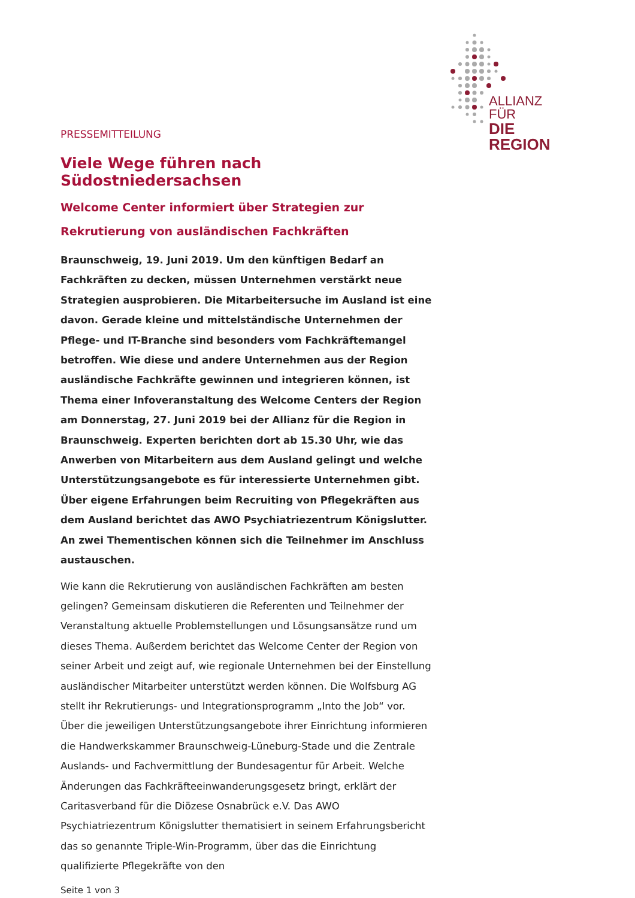ALLIANZ FÜR
DIE REGION
PRESSEMITTEILUNG
Viele Wege führen nach Südostniedersachsen
Welcome Center informiert über Strategien zur Rekrutierung von ausländischen Fachkräften
Braunschweig, 19. Juni 2019. Um den künftigen Bedarf an Fachkräften zu decken, müssen Unternehmen verstärkt neue Strategien ausprobieren. Die Mitarbeitersuche im Ausland ist eine davon. Gerade kleine und mittelständische Unternehmen der Pflege- und IT-Branche sind besonders vom Fachkräftemangel betroffen. Wie diese und andere Unternehmen aus der Region ausländische Fachkräfte gewinnen und integrieren können, ist Thema einer Infoveranstaltung des Welcome Centers der Region am Donnerstag, 27. Juni 2019 bei der Allianz für die Region in Braunschweig. Experten berichten dort ab 15.30 Uhr, wie das Anwerben von Mitarbeitern aus dem Ausland gelingt und welche Unterstützungsangebote es für interessierte Unternehmen gibt. Über eigene Erfahrungen beim Recruiting von Pflegekräften aus dem Ausland berichtet das AWO Psychiatriezentrum Königslutter. An zwei Thementischen können sich die Teilnehmer im Anschluss austauschen.
Wie kann die Rekrutierung von ausländischen Fachkräften am besten gelingen? Gemeinsam diskutieren die Referenten und Teilnehmer der Veranstaltung aktuelle Problemstellungen und Lösungsansätze rund um dieses Thema. Außerdem berichtet das Welcome Center der Region von seiner Arbeit und zeigt auf, wie regionale Unternehmen bei der Einstellung ausländischer Mitarbeiter unterstützt werden können. Die Wolfsburg AG stellt ihr Rekrutierungs- und Integrationsprogramm „Into the Job“ vor. Über die jeweiligen Unterstützungsangebote ihrer Einrichtung informieren die Handwerkskammer Braunschweig-Lüneburg-Stade und die Zentrale Auslands- und Fachvermittlung der Bundesagentur für Arbeit. Welche Änderungen das Fachkräfteeinwanderungsgesetz bringt, erklärt der Caritasverband für die Diözese Osnabrück e.V. Das AWO Psychiatriezentrum Königslutter thematisiert in seinem Erfahrungsbericht das so genannte Triple-Win-Programm, über das die Einrichtung qualifizierte Pflegekräfte von den
Seite 1 von 3